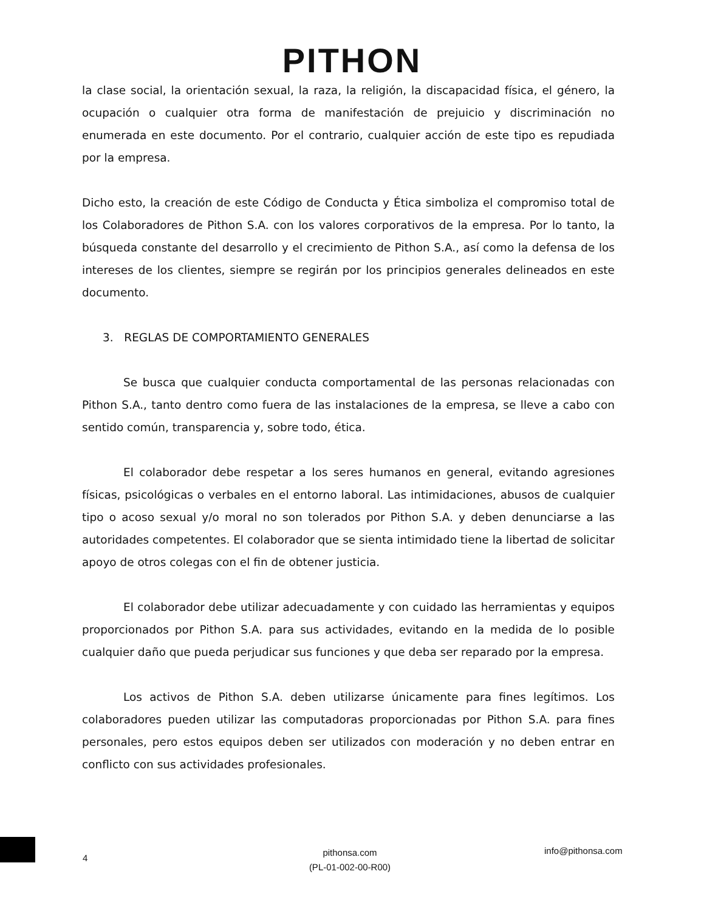PITHON
la clase social, la orientación sexual, la raza, la religión, la discapacidad física, el género, la ocupación o cualquier otra forma de manifestación de prejuicio y discriminación no enumerada en este documento. Por el contrario, cualquier acción de este tipo es repudiada por la empresa.
Dicho esto, la creación de este Código de Conducta y Ética simboliza el compromiso total de los Colaboradores de Pithon S.A. con los valores corporativos de la empresa. Por lo tanto, la búsqueda constante del desarrollo y el crecimiento de Pithon S.A., así como la defensa de los intereses de los clientes, siempre se regirán por los principios generales delineados en este documento.
3. REGLAS DE COMPORTAMIENTO GENERALES
Se busca que cualquier conducta comportamental de las personas relacionadas con Pithon S.A., tanto dentro como fuera de las instalaciones de la empresa, se lleve a cabo con sentido común, transparencia y, sobre todo, ética.
El colaborador debe respetar a los seres humanos en general, evitando agresiones físicas, psicológicas o verbales en el entorno laboral. Las intimidaciones, abusos de cualquier tipo o acoso sexual y/o moral no son tolerados por Pithon S.A. y deben denunciarse a las autoridades competentes. El colaborador que se sienta intimidado tiene la libertad de solicitar apoyo de otros colegas con el fin de obtener justicia.
El colaborador debe utilizar adecuadamente y con cuidado las herramientas y equipos proporcionados por Pithon S.A. para sus actividades, evitando en la medida de lo posible cualquier daño que pueda perjudicar sus funciones y que deba ser reparado por la empresa.
Los activos de Pithon S.A. deben utilizarse únicamente para fines legítimos. Los colaboradores pueden utilizar las computadoras proporcionadas por Pithon S.A. para fines personales, pero estos equipos deben ser utilizados con moderación y no deben entrar en conflicto con sus actividades profesionales.
4
pithonsa.com
(PL-01-002-00-R00)
info@pithonsa.com